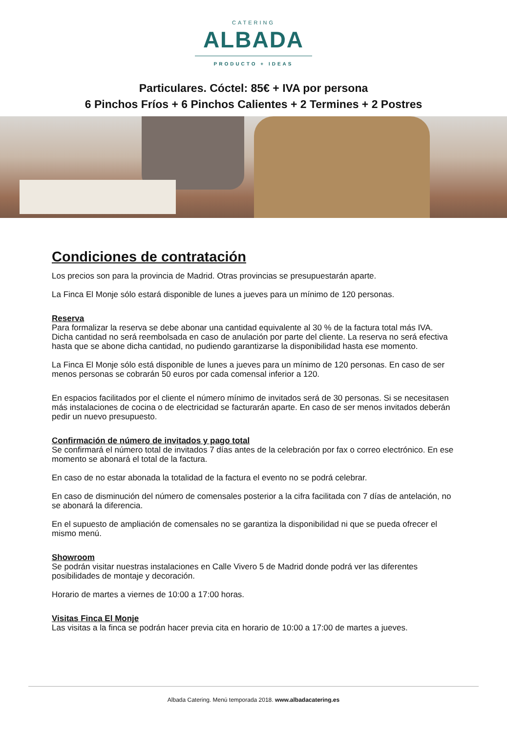CATERING
ALBADA
PRODUCTO + IDEAS
Particulares. Cóctel: 85€ + IVA por persona
6 Pinchos Fríos + 6 Pinchos Calientes + 2 Termines + 2 Postres
Condiciones de contratación
Los precios son para la provincia de Madrid. Otras provincias se presupuestarán aparte.
La Finca El Monje sólo estará disponible de lunes a jueves para un mínimo de 120 personas.
Reserva
Para formalizar la reserva se debe abonar una cantidad equivalente al 30 % de la factura total más IVA. Dicha cantidad no será reembolsada en caso de anulación por parte del cliente. La reserva no será efectiva hasta que se abone dicha cantidad, no pudiendo garantizarse la disponibilidad hasta ese momento.
La Finca El Monje sólo está disponible de lunes a jueves para un mínimo de 120 personas. En caso de ser menos personas se cobrarán 50 euros por cada comensal inferior a 120.
En espacios facilitados por el cliente el número mínimo de invitados será de 30 personas. Si se necesitasen más instalaciones de cocina o de electricidad se facturarán aparte. En caso de ser menos invitados deberán pedir un nuevo presupuesto.
Confirmación de número de invitados y pago total
Se confirmará el número total de invitados 7 días antes de la celebración por fax o correo electrónico. En ese momento se abonará el total de la factura.
En caso de no estar abonada la totalidad de la factura el evento no se podrá celebrar.
En caso de disminución del número de comensales posterior a la cifra facilitada con 7 días de antelación, no se abonará la diferencia.
En el supuesto de ampliación de comensales no se garantiza la disponibilidad ni que se pueda ofrecer el mismo menú.
Showroom
Se podrán visitar nuestras instalaciones en Calle Vivero 5 de Madrid donde podrá ver las diferentes posibilidades de montaje y decoración.
Horario de martes a viernes de 10:00 a 17:00 horas.
Visitas Finca El Monje
Las visitas a la finca se podrán hacer previa cita en horario de 10:00 a 17:00 de martes a jueves.
Albada Catering. Menú temporada 2018. www.albadacatering.es